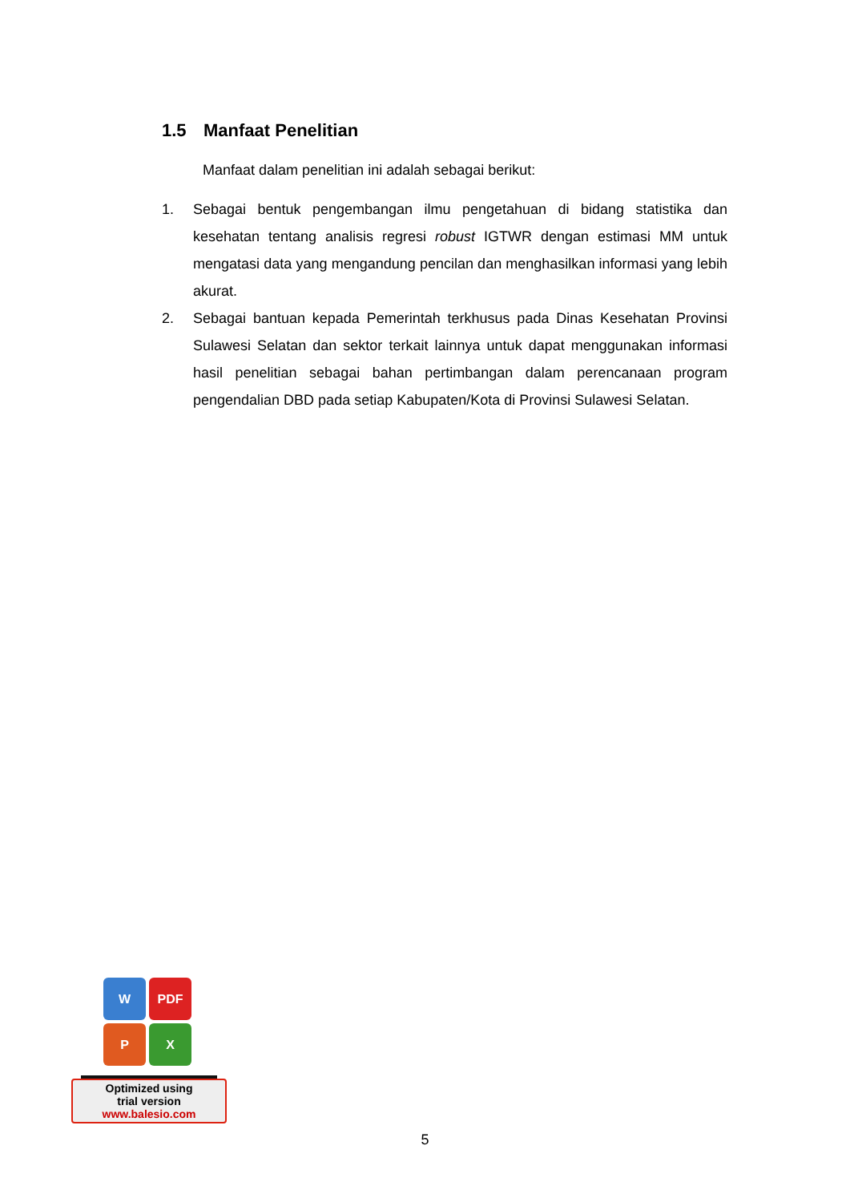1.5 Manfaat Penelitian
Manfaat dalam penelitian ini adalah sebagai berikut:
1. Sebagai bentuk pengembangan ilmu pengetahuan di bidang statistika dan kesehatan tentang analisis regresi robust IGTWR dengan estimasi MM untuk mengatasi data yang mengandung pencilan dan menghasilkan informasi yang lebih akurat.
2. Sebagai bantuan kepada Pemerintah terkhusus pada Dinas Kesehatan Provinsi Sulawesi Selatan dan sektor terkait lainnya untuk dapat menggunakan informasi hasil penelitian sebagai bahan pertimbangan dalam perencanaan program pengendalian DBD pada setiap Kabupaten/Kota di Provinsi Sulawesi Selatan.
W
PDF
P
X
Optimized using
trial version
www.balesio.com
5